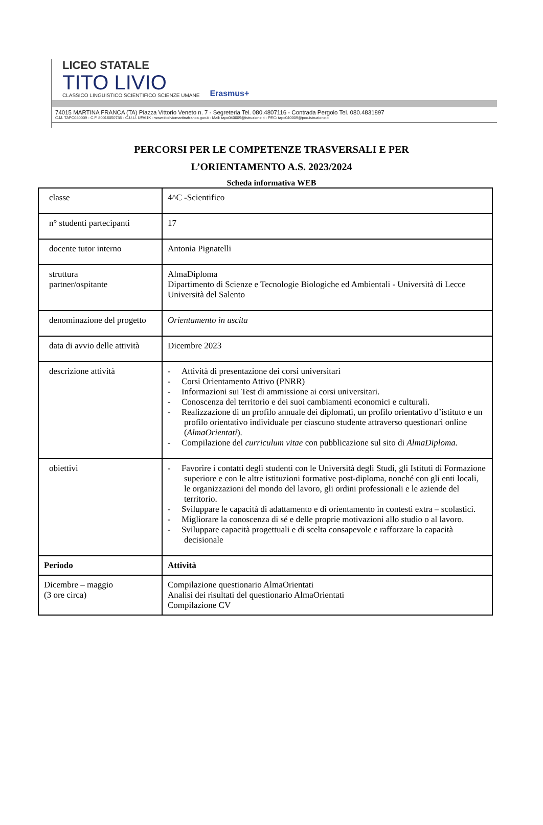LICEO STATALE
TITO LIVIO
CLASSICO LINGUISTICO SCIENTIFICO SCIENZE UMANE
Erasmus+
74015 MARTINA FRANCA (TA) Piazza Vittorio Veneto n. 7 - Segreteria Tel. 080.4807116 - Contrada Pergolo Tel. 080.4831897
C.M. TAPC040009 - C.F. 80016050736 - C.U.U. UFAI1K - www.titoliviomartinafranca.gov.it - Mail: tapc040009@istruzione.it - PEC: tapc040009@pec.istruzione.it
PERCORSI PER LE COMPETENZE TRASVERSALI E PER
L’ORIENTAMENTO A.S. 2023/2024
Scheda informativa WEB
| classe | 4^C -Scientifico |
| n° studenti partecipanti | 17 |
| docente tutor interno | Antonia Pignatelli |
| struttura partner/ospitante | AlmaDiploma Dipartimento di Scienze e Tecnologie Biologiche ed Ambientali - Università di Lecce Università del Salento |
| denominazione del progetto | Orientamento in uscita |
| data di avvio delle attività | Dicembre 2023 |
| descrizione attività | - Attività di presentazione dei corsi universitari - Corsi Orientamento Attivo (PNRR) - Informazioni sui Test di ammissione ai corsi universitari. - Conoscenza del territorio e dei suoi cambiamenti economici e culturali. - Realizzazione di un profilo annuale dei diplomati, un profilo orientativo d’istituto e un profilo orientativo individuale per ciascuno studente attraverso questionari online ( AlmaOrientati ). - Compilazione del curriculum vitae con pubblicazione sul sito di AlmaDiploma. |
| obiettivi | - Favorire i contatti degli studenti con le Università degli Studi, gli Istituti di Formazione superiore e con le altre istituzioni formative post-diploma, nonché con gli enti locali, le organizzazioni del mondo del lavoro, gli ordini professionali e le aziende del territorio. - Sviluppare le capacità di adattamento e di orientamento in contesti extra – scolastici. - Migliorare la conoscenza di sé e delle proprie motivazioni allo studio o al lavoro. - Sviluppare capacità progettuali e di scelta consapevole e rafforzare la capacità decisionale |
| Periodo | Attività |
| Dicembre – maggio (3 ore circa) | Compilazione questionario AlmaOrientati Analisi dei risultati del questionario AlmaOrientati Compilazione CV |